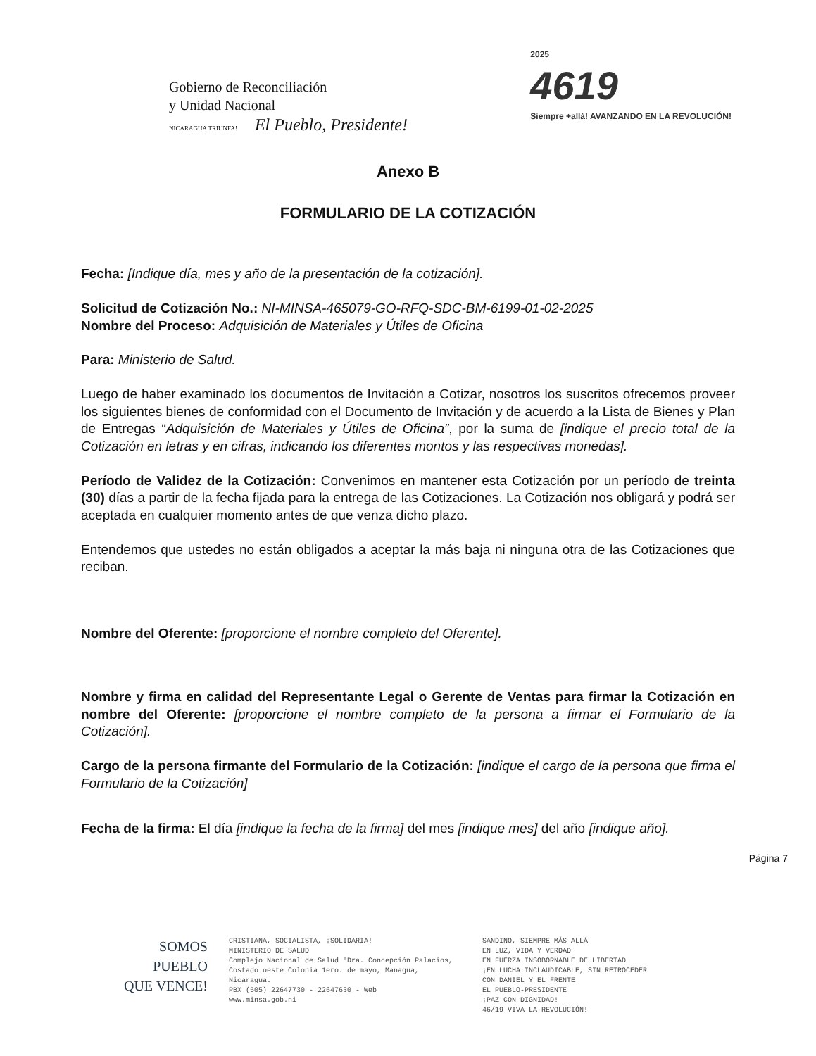Gobierno de Reconciliación
y Unidad Nacional
NICARAGUA TRIUNFA! El Pueblo, Presidente!
2025
4619
Siempre +allá! AVANZANDO EN LA REVOLUCIÓN!
Anexo B
FORMULARIO DE LA COTIZACIÓN
Fecha: [Indique día, mes y año de la presentación de la cotización].
Solicitud de Cotización No.: NI-MINSA-465079-GO-RFQ-SDC-BM-6199-01-02-2025
Nombre del Proceso: Adquisición de Materiales y Útiles de Oficina
Para: Ministerio de Salud.
Luego de haber examinado los documentos de Invitación a Cotizar, nosotros los suscritos ofrecemos proveer los siguientes bienes de conformidad con el Documento de Invitación y de acuerdo a la Lista de Bienes y Plan de Entregas “Adquisición de Materiales y Útiles de Oficina”, por la suma de [indique el precio total de la Cotización en letras y en cifras, indicando los diferentes montos y las respectivas monedas].
Período de Validez de la Cotización: Convenimos en mantener esta Cotización por un período de treinta (30) días a partir de la fecha fijada para la entrega de las Cotizaciones. La Cotización nos obligará y podrá ser aceptada en cualquier momento antes de que venza dicho plazo.
Entendemos que ustedes no están obligados a aceptar la más baja ni ninguna otra de las Cotizaciones que reciban.
Nombre del Oferente: [proporcione el nombre completo del Oferente].
Nombre y firma en calidad del Representante Legal o Gerente de Ventas para firmar la Cotización en nombre del Oferente: [proporcione el nombre completo de la persona a firmar el Formulario de la Cotización].
Cargo de la persona firmante del Formulario de la Cotización: [indique el cargo de la persona que firma el Formulario de la Cotización]
Fecha de la firma: El día [indique la fecha de la firma] del mes [indique mes] del año [indique año].
Página 7
SOMOS
PUEBLO
QUE VENCE!
CRISTIANA, SOCIALISTA, ¡SOLIDARIA!
MINISTERIO DE SALUD
Complejo Nacional de Salud "Dra. Concepción Palacios,
Costado oeste Colonia 1ero. de mayo, Managua, Nicaragua.
PBX (505) 22647730 - 22647630 - Web
www.minsa.gob.ni
SANDINO, SIEMPRE MÁS ALLÁ
EN LUZ, VIDA Y VERDAD
EN FUERZA INSOBORNABLE DE LIBERTAD
¡EN LUCHA INCLAUDICABLE, SIN RETROCEDER
CON DANIEL Y EL FRENTE
EL PUEBLO-PRESIDENTE
¡PAZ CON DIGNIDAD!
46/19 VIVA LA REVOLUCIÓN!